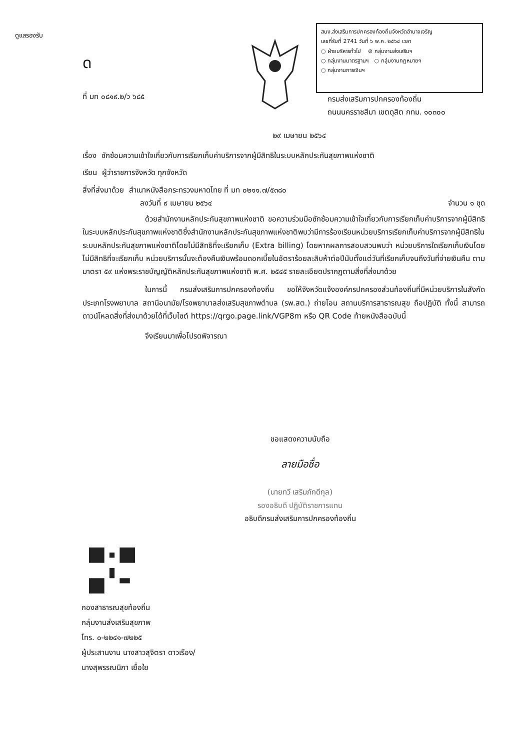ดูแลรองรับ
ด
สนง.ส่งเสริมการปกครองท้องถิ่นจังหวัดอำนาจเจริญ
เลขที่รับที่ 2741 วันที่ ๖ พ.ค. ๒๕๖๔ เวลา
○ ฝ่ายบริหารทั่วไป ⊘ กลุ่มงานส่งเสริมฯ
○ กลุ่มงานมาตรฐานฯ ○ กลุ่มงานกฎหมายฯ
○ กลุ่มงานการเงินฯ
ที่ มท ๐๘๑๙.๒/ว ๖๘๕
กรมส่งเสริมการปกครองท้องถิ่น
ถนนนครราชสีมา เขตดุสิต กทม. ๑๐๓๐๐
๒๙ เมษายน ๒๕๖๔
เรื่อง ซักซ้อมความเข้าใจเกี่ยวกับการเรียกเก็บค่าบริการจากผู้มีสิทธิในระบบหลักประกันสุขภาพแห่งชาติ
เรียน ผู้ว่าราชการจังหวัด ทุกจังหวัด
สิ่งที่ส่งมาด้วย สำเนาหนังสือกระทรวงมหาดไทย ที่ มท ๐๒๑๑.๗/๕๓๘๐
ลงวันที่ ๙ เมษายน ๒๕๖๔ จำนวน ๑ ชุด
ด้วยสำนักงานหลักประกันสุขภาพแห่งชาติ ขอความร่วมมือซักซ้อมความเข้าใจเกี่ยวกับการเรียกเก็บค่าบริการจากผู้มีสิทธิในระบบหลักประกันสุขภาพแห่งชาติซึ่งสำนักงานหลักประกันสุขภาพแห่งชาติพบว่ามีการร้องเรียนหน่วยบริการเรียกเก็บค่าบริการจากผู้มีสิทธิในระบบหลักประกันสุขภาพแห่งชาติโดยไม่มีสิทธิที่จะเรียกเก็บ (Extra billing) โดยหากผลการสอบสวนพบว่า หน่วยบริการใดเรียกเก็บเงินโดยไม่มีสิทธิที่จะเรียกเก็บ หน่วยบริการนั้นจะต้องคืนเงินพร้อมดอกเบี้ยในอัตราร้อยละสิบห้าต่อปีนับตั้งแต่วันที่เรียกเก็บจนถึงวันที่จ่ายเงินคืน ตามมาตรา ๕๙ แห่งพระราชบัญญัติหลักประกันสุขภาพแห่งชาติ พ.ศ. ๒๕๔๕ รายละเอียดปรากฏตามสิ่งที่ส่งมาด้วย
ในการนี้ กรมส่งเสริมการปกครองท้องถิ่น ขอให้จังหวัดแจ้งองค์กรปกครองส่วนท้องถิ่นที่มีหน่วยบริการในสังกัดประเภทโรงพยาบาล สถานีอนามัย/โรงพยาบาลส่งเสริมสุขภาพตำบล (รพ.สต.) ถ่ายโอน สถานบริการสาธารณสุข ถือปฏิบัติ ทั้งนี้ สามารถดาวน์โหลดสิ่งที่ส่งมาด้วยได้ที่เว็บไซต์ https://qrgo.page.link/VGP8m หรือ QR Code ท้ายหนังสือฉบับนี้
จึงเรียนมาเพื่อโปรดพิจารณา
ขอแสดงความนับถือ
ลายมือชื่อ
(นายทวี เสริมภักดีกุล)
รองอธิบดี ปฏิบัติราชการแทน
อธิบดีกรมส่งเสริมการปกครองท้องถิ่น
กองสาธารณสุขท้องถิ่น
กลุ่มงานส่งเสริมสุขภาพ
โทร. ๐-๒๒๔๑-๗๒๒๕
ผู้ประสานงาน นางสาวสุจิตรา ดาวเรือง/
นางสุพรรณนิภา เยื่อใย